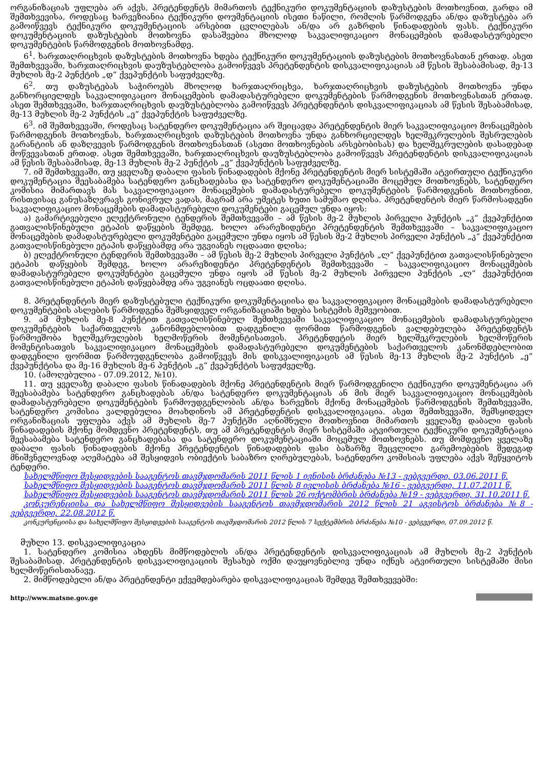ორგანიზაციას უფლება არ აქვს, პრეტენდენტს მიმართოს ტექნიკური დოკუმენტაციის დაზუსტების მოთხოვნით, გარდა იმ შემთხვევისა, როდესაც ხარვეზიანია ტექნიკური დოუმენტაციის ისეთი ნაწილი, რომლის წარმოდგენა ან/და დაზუსტება არ გამოიწვევს ტექნიკური დოკუმენტაციის არსებით ცვლილებას ან/და არ გაზრდის წინადადების ფასს. ტექნიკური დოკუმენტაციის დაზუსტების მოთხოვნა დასაშვებია მხოლოდ საკვალიფიკაციო მონაცემების დამადასტურებელი დოკუმენტების წარმოდგენის მოთხოვნამდე.
6<sup>1</sup>. ხარჯთაღრიცხვის დაზუსტების მოთხოვნა ხდება ტექნიკური დოკუმენტაციის დაზუსტების მოთხოვნასთან ერთად. ასეთ შემთხვევაში, ხარჯთაღრიცხვის დაუზუსტებლობა გამოიწვევს პრეტენდენტის დისკვალიფიკაციას ამ წესის შესაბამისად, მე-13 მუხლის მე-2 პუნქტის „დ“ ქვეპუნქტის საფუძველზე.
6<sup>2</sup>. თუ დაზუსტებას საჭიროებს მხოლოდ ხარჯთაღრიცხვა, ხარჯთაღრიცხვის დაზუსტების მოთხოვნა უნდა განხორციელდეს საკვალიფიკაციო მონაცემების დამადასტურებელი დოკუმენტების წარმოდგენის მოთხოვნასთან ერთად. ასეთ შემთხვევაში, ხარჯთაღრიცხვის დაუზუსტებლობა გამოიწვევს პრეტენდენტის დისკვალიფიკაციას ამ წესის შესაბამისად, მე-13 მუხლის მე-2 პუნქტის „ე“ ქვეპუნქტის საფუძველზე.
6<sup>3</sup>. იმ შემთხვევაში, როდესაც სატენდერო დოკუმენტაცია არ შეიცავდა პრეტენდენტის მიერ საკვალიფიკაციო მონაცემების წარმოდგენის მოთხოვნას, ხარჯთაღრიცხვის დაზუსტების მოთხოვნა უნდა განხორციელდეს ხელშეკრულების შესრულების გარანტიის ან დაზღვევის წარმოდგენის მოთხოვნასთან (ასეთი მოთხოვნების არსებობისას) და ხელშეკრულების დასადებად მოწვევასთან ერთად. ასეთ შემთხვევაში, ხარჯთაღრიცხვის დაუზუსტებლობა გამოიწვევს პრეტენდენტის დისკვალიფიკაციას ამ წესის შესაბამისად, მე-13 მუხლის მე-2 პუნქტის „ვ“ ქვეპუნქტის საფუძველზე.
7. იმ შემთხვევაში, თუ ყველაზე დაბალი ფასის წინადადების მქონე პრეტენდენტის მიერ სისტემაში ატვირთული ტექნიკური დოკუმენტაცია შეესაბამება სატენდერო განცხადებასა და სატენდერო დოკუმენტაციაში მოცემულ მოთხოვნებს, სატენდერო კომისია მიმართავს მას საკვალიფიკაციო მონაცემების დამადასტურებელი დოკუმენტების წარმოდგენის მოთხოვნით, რისთვისაც განუსაზღვრავს გონივრულ ვადას, მაგრამ არა უმეტეს ხუთი სამუშაო დღისა. პრეტენდენტის მიერ წარმოსადგენი საკვალიფიკაციო მონაცემების დამადასტურებელი დოკუმენტები გაცემულ უნდა იყოს:
ა) გამარტივებული ელექტრონული ტენდერის შემთხვევაში – ამ წესის მე-2 მუხლის პირველი პუნქტის „კ“ ქვეპუნქტით გათვალისწინებული ეტაპის დაწყების შემდეგ, ხოლო არარეზიდენტი პრეტენდენტის შემთხვევაში – საკვალიფიკაციო მონაცემების დამადასტურებელი დოკუმენტები გაცემული უნდა იყოს ამ წესის მე-2 მუხლის პირველი პუნქტის „კ“ ქვეპუნქტით გათვალისწინებული ეტაპის დაწყებამდე არა უგვიანეს ოცდაათი დღისა;
ბ) ელექტრონული ტენდერის შემთხვევაში – ამ წესის მე-2 მუხლის პირველი პუნქტის „ლ“ ქვეპუნქტით გათვალისწინებული ეტაპის დაწყების შემდეგ, ხოლო არარეზიდენტი პრეტენდენტის შემთხვევაში – საკვალიფიკაციო მონაცემების დამადასტურებელი დოკუმენტები გაცემული უნდა იყოს ამ წესის მე-2 მუხლის პირველი პუნქტის „ლ“ ქვეპუნქტით გათვალისწინებული ეტაპის დაწყებამდე არა უგვიანეს ოცდაათი დღისა.
8. პრეტენდენტის მიერ დაზუსტებული ტექნიკური დოკუმენტაციისა და საკვალიფიკაციო მონაცემების დამადასტურებელი დოკუმენტების ასლების წარმოდგენა შემსყიდველ ორგანიზაციაში ხდება სისტემის მეშვეობით.
9. ამ მუხლის მე-8 პუნქტით გათვალისწინებულ შემთხვევაში საკვალიფიკაციო მონაცემების დამადასტურებელი დოკუმენტების საქართველოს კანონმდებლობით დადგენილი ფორმით წარმოდგენის ვალდებულება პრეტენდენტს წარმოეშობა ხელშეკრულების ხელმოწერის მომენტისათვის. პრეტენდეტის მიერ ხელშეკრულების ხელმოწერის მომენტისათვის საკვალიფიკაციო მონაცემების დამადასტურებელი დოკუმენტების საქართველოს კანონმდებლობით დადგენილი ფორმით წარმოუდგენლობა გამოიწვევს მის დისკვალიფიკაცის ამ წესის მე-13 მუხლის მე-2 პუნქტის „ე“ ქვეპუნქტისა და მე-16 მუხლის მე-6 პუნქტის „გ“ ქვეპუნქტის საფუძველზე.
10. (ამოღებულია - 07.09.2012, №10).
11. თუ ყველაზე დაბალი ფასის წინადადების მქონე პრეტენდენტის მიერ წარმოდგენილი ტექნიკური დოკუმენტაცია არ შეესაბამება სატენდერო განცხადებას ან/და სატენდერო დოკუმენტაციას ან მის მიერ საკვალიფიკაციო მონაცემების დამადასტურებელი დოკუმენტების წარმოუდგენლობის ან/და ხარვეზის მქონე მონაცემების წარმოდგენის შემთხვევაში, სატენდერო კომისია ვალდებულია მოახდინოს ამ პრეტენდენტის დისკვალიფიკაცია. ასეთ შემთხვევაში, შემსყიდველ ორგანიზაციას უფლება აქვს ამ მუხლის მე-7 პუნქტში აღნიშნული მოთხოვნით მიმართოს ყველაზე დაბალი ფასის წინადადების მქონე მომდევნო პრეტენდენტს, თუ ამ პრეტენდენტის მიერ სისტემაში ატვირთული ტექნიკური დოკუმენტაცია შეესაბამება სატენდერო განცხადებასა და სატენდერო დოკუმენტაციაში მოცემულ მოთხოვნებს. თუ მომდევნო ყველაზე დაბალი ფასის წინადადების მქონე პრეტენდენტის წინადადების ფასი ბაზარზე შეცვლილი გარემოებების შედეგად მნიშვნელოვნად აღემატება ამ შესყიდვის ობიექტის საბაზრო ღირებულებას, სატენდერო კომისიას უფლება აქვს შეწყვიტოს ტენდერი.
სახელმწიფო შესყიდვების სააგენტოს თავმჯდომარის 2011 წლის 1 ივნისის ბრძანება №13 - ვებგვერდი, 03.06.2011 წ.
სახელმწიფო შესყიდვების სააგენტოს თავმჯდომარის 2011 წლის 8 ივლისის ბრძანება №16 - ვებგვერდი, 11.07.2011 წ.
სახელმწიფო შესყიდვების სააგენტოს თავმჯდომარის 2011 წლის 26 ოქტომბრის ბრძანება №19 - ვებგვერდი, 31.10.2011 წ.
კონკურენციისა და სახელმწიფო შესყიდვების სააგენტოს თავმჯდომარის 2012 წლის 21 აგვისტოს ბრძანება №8 - ვებგვერდი, 22.08.2012 წ.
კონკურენციისა და სახელმწიფო შესყიდვების სააგენტოს თავმჯდომარის 2012 წლის 7 სექტემბრის ბრძანება №10 - ვებგვერდი, 07.09.2012 წ.
მუხლი 13. დისკვალიფიკაცია
1. სატენდერო კომისია ახდენს მიმწოდებლის ან/და პრეტენდენტის დისკვალიფიკაციას ამ მუხლის მე-2 პუნქტის შესაბამისად. პრეტენდენტის დისკვალიფიკაციის შესახებ ოქმი დაუყოვნებლივ უნდა იქნეს ატვირთული სისტემაში მისი ხელმოწერისთანავე.
2. მიმწოდებელი ან/და პრეტენდენტი ექვემდებარება დისკვალიფიკაციას შემდეგ შემთხვევებში:
http://www.matsne.gov.ge